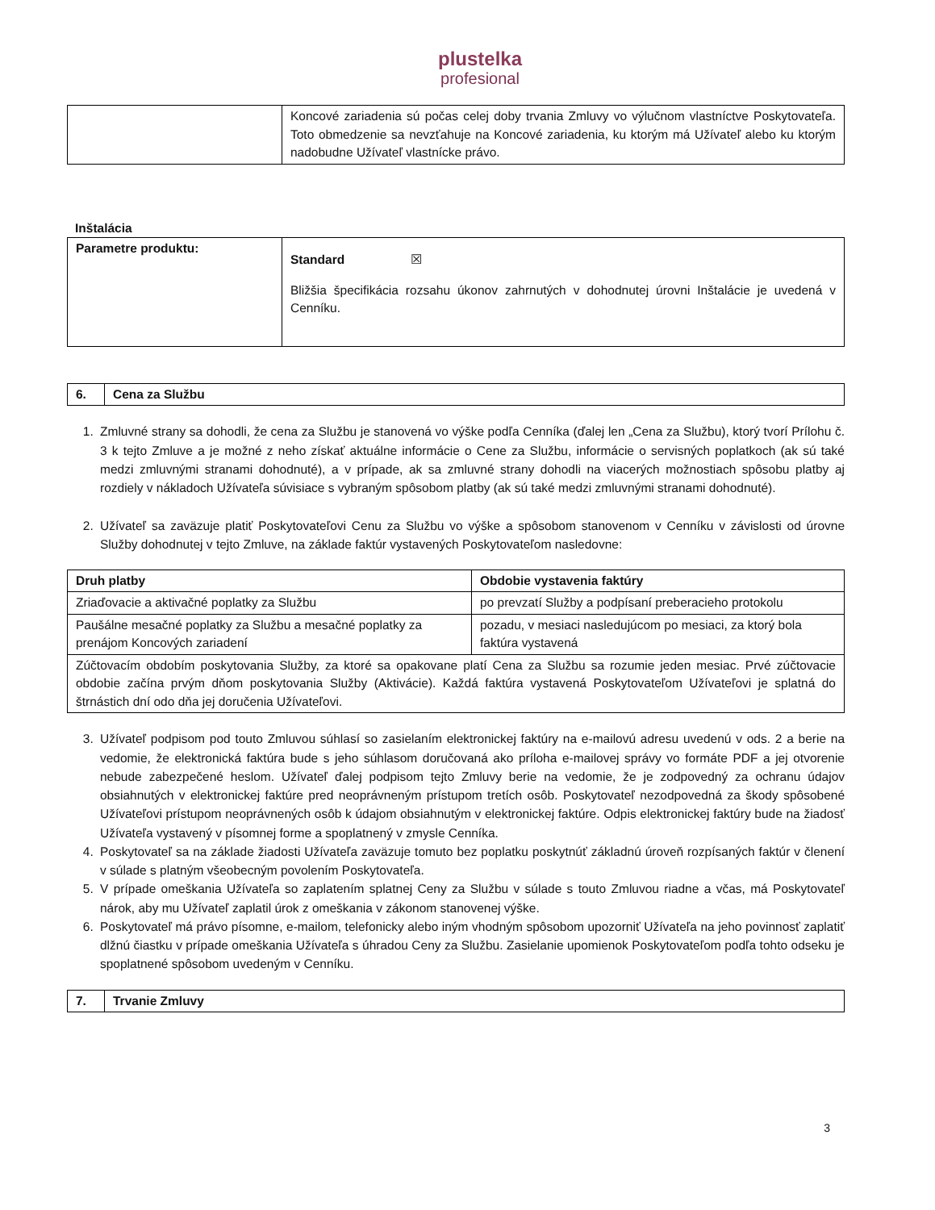plustelka
profesional
| | Koncové zariadenia sú počas celej doby trvania Zmluvy vo výlučnom vlastníctve Poskytovateľa. Toto obmedzenie sa nevzťahuje na Koncové zariadenia, ku ktorým má Užívateľ alebo ku ktorým nadobudne Užívateľ vlastnícke právo. |
Inštalácia
| Parametre produktu: | Standard ☒ Bližšia špecifikácia rozsahu úkonov zahrnutých v dohodnutej úrovni Inštalácie je uvedená v Cenníku. |
| 6. | Cena za Službu |
| --- | --- |
1. Zmluvné strany sa dohodli, že cena za Službu je stanovená vo výške podľa Cenníka (ďalej len „Cena za Službu), ktorý tvorí Prílohu č. 3 k tejto Zmluve a je možné z neho získať aktuálne informácie o Cene za Službu, informácie o servisných poplatkoch (ak sú také medzi zmluvnými stranami dohodnuté), a v prípade, ak sa zmluvné strany dohodli na viacerých možnostiach spôsobu platby aj rozdiely v nákladoch Užívateľa súvisiace s vybraným spôsobom platby (ak sú také medzi zmluvnými stranami dohodnuté).
2. Užívateľ sa zaväzuje platiť Poskytovateľovi Cenu za Službu vo výške a spôsobom stanovenom v Cenníku v závislosti od úrovne Služby dohodnutej v tejto Zmluve, na základe faktúr vystavených Poskytovateľom nasledovne:
| Druh platby | Obdobie vystavenia faktúry |
| --- | --- |
| Zriaďovacie a aktivačné poplatky za Službu | po prevzatí Služby a podpísaní preberacieho protokolu |
| Paušálne mesačné poplatky za Službu a mesačné poplatky za prenájom Koncových zariadení | pozadu, v mesiaci nasledujúcom po mesiaci, za ktorý bola faktúra vystavená |
| Zúčtovacím obdobím poskytovania Služby, za ktoré sa opakovane platí Cena za Službu sa rozumie jeden mesiac. Prvé zúčtovacie obdobie začína prvým dňom poskytovania Služby (Aktivácie). Každá faktúra vystavená Poskytovateľom Užívateľovi je splatná do štrnástich dní odo dňa jej doručenia Užívateľovi. | |
3. Užívateľ podpisom pod touto Zmluvou súhlasí so zasielaním elektronickej faktúry na e-mailovú adresu uvedenú v ods. 2 a berie na vedomie, že elektronická faktúra bude s jeho súhlasom doručovaná ako príloha e-mailovej správy vo formáte PDF a jej otvorenie nebude zabezpečené heslom. Užívateľ ďalej podpisom tejto Zmluvy berie na vedomie, že je zodpovedný za ochranu údajov obsiahnutých v elektronickej faktúre pred neoprávneným prístupom tretích osôb. Poskytovateľ nezodpovedná za škody spôsobené Užívateľovi prístupom neoprávnených osôb k údajom obsiahnutým v elektronickej faktúre. Odpis elektronickej faktúry bude na žiadosť Užívateľa vystavený v písomnej forme a spoplatnený v zmysle Cenníka.
4. Poskytovateľ sa na základe žiadosti Užívateľa zaväzuje tomuto bez poplatku poskytnúť základnú úroveň rozpísaných faktúr v členení v súlade s platným všeobecným povolením Poskytovateľa.
5. V prípade omeškania Užívateľa so zaplatením splatnej Ceny za Službu v súlade s touto Zmluvou riadne a včas, má Poskytovateľ nárok, aby mu Užívateľ zaplatil úrok z omeškania v zákonom stanovenej výške.
6. Poskytovateľ má právo písomne, e-mailom, telefonicky alebo iným vhodným spôsobom upozorniť Užívateľa na jeho povinnosť zaplatiť dlžnú čiastku v prípade omeškania Užívateľa s úhradou Ceny za Službu. Zasielanie upomienok Poskytovateľom podľa tohto odseku je spoplatnené spôsobom uvedeným v Cenníku.
| 7. | Trvanie Zmluvy |
| --- | --- |
3